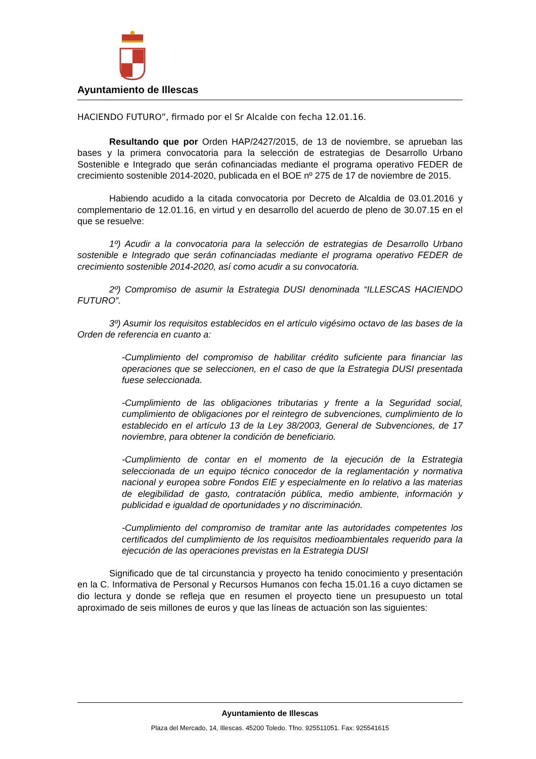Ayuntamiento de Illescas
HACIENDO FUTURO”, firmado por el Sr Alcalde con fecha 12.01.16.
Resultando que por Orden HAP/2427/2015, de 13 de noviembre, se aprueban las bases y la primera convocatoria para la selección de estrategias de Desarrollo Urbano Sostenible e Integrado que serán cofinanciadas mediante el programa operativo FEDER de crecimiento sostenible 2014-2020, publicada en el BOE nº 275 de 17 de noviembre de 2015.
Habiendo acudido a la citada convocatoria por Decreto de Alcaldia de 03.01.2016 y complementario de 12.01.16, en virtud y en desarrollo del acuerdo de pleno de 30.07.15 en el que se resuelve:
1º) Acudir a la convocatoria para la selección de estrategias de Desarrollo Urbano sostenible e Integrado que serán cofinanciadas mediante el programa operativo FEDER de crecimiento sostenible 2014-2020, así como acudir a su convocatoria.
2º) Compromiso de asumir la Estrategia DUSI denominada “ILLESCAS HACIENDO FUTURO”.
3º) Asumir los requisitos establecidos en el artículo vigésimo octavo de las bases de la Orden de referencia en cuanto a:
-Cumplimiento del compromiso de habilitar crédito suficiente para financiar las operaciones que se seleccionen, en el caso de que la Estrategia DUSI presentada fuese seleccionada.
-Cumplimiento de las obligaciones tributarias y frente a la Seguridad social, cumplimiento de obligaciones por el reintegro de subvenciones, cumplimiento de lo establecido en el artículo 13 de la Ley 38/2003, General de Subvenciones, de 17 noviembre, para obtener la condición de beneficiario.
-Cumplimiento de contar en el momento de la ejecución de la Estrategia seleccionada de un equipo técnico conocedor de la reglamentación y normativa nacional y europea sobre Fondos EIE y especialmente en lo relativo a las materias de elegibilidad de gasto, contratación pública, medio ambiente, información y publicidad e igualdad de oportunidades y no discriminación.
-Cumplimiento del compromiso de tramitar ante las autoridades competentes los certificados del cumplimiento de los requisitos medioambientales requerido para la ejecución de las operaciones previstas en la Estrategia DUSI
Significado que de tal circunstancia y proyecto ha tenido conocimiento y presentación en la C. Informativa de Personal y Recursos Humanos con fecha 15.01.16 a cuyo dictamen se dio lectura y donde se refleja que en resumen el proyecto tiene un presupuesto un total aproximado de seis millones de euros y que las líneas de actuación son las siguientes:
Ayuntamiento de Illescas
Plaza del Mercado, 14, Illescas. 45200 Toledo. Tfno. 925511051. Fax: 925541615